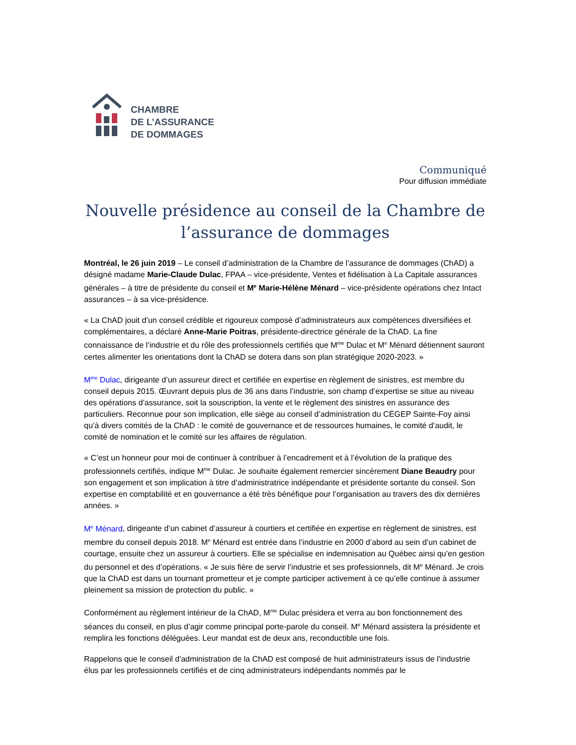CHAMBRE
DE L’ASSURANCE
DE DOMMAGES
Communiqué
Pour diffusion immédiate
Nouvelle présidence au conseil de la Chambre de l’assurance de dommages
Montréal, le 26 juin 2019 – Le conseil d’administration de la Chambre de l’assurance de dommages (ChAD) a désigné madame Marie-Claude Dulac, FPAA – vice-présidente, Ventes et fidélisation à La Capitale assurances générales – à titre de présidente du conseil et M<sup>e</sup> Marie-Hélène Ménard – vice-présidente opérations chez Intact assurances – à sa vice-présidence.
« La ChAD jouit d’un conseil crédible et rigoureux composé d’administrateurs aux compétences diversifiées et complémentaires, a déclaré Anne-Marie Poitras, présidente-directrice générale de la ChAD. La fine connaissance de l’industrie et du rôle des professionnels certifiés que M<sup>me</sup> Dulac et M<sup>e</sup> Ménard détiennent sauront certes alimenter les orientations dont la ChAD se dotera dans son plan stratégique 2020-2023. »
M<sup>me</sup> Dulac, dirigeante d’un assureur direct et certifiée en expertise en règlement de sinistres, est membre du conseil depuis 2015. Œuvrant depuis plus de 36 ans dans l’industrie, son champ d’expertise se situe au niveau des opérations d’assurance, soit la souscription, la vente et le règlement des sinistres en assurance des particuliers. Reconnue pour son implication, elle siège au conseil d’administration du CÉGEP Sainte-Foy ainsi qu’à divers comités de la ChAD : le comité de gouvernance et de ressources humaines, le comité d’audit, le comité de nomination et le comité sur les affaires de régulation.
« C’est un honneur pour moi de continuer à contribuer à l’encadrement et à l’évolution de la pratique des professionnels certifiés, indique M<sup>me</sup> Dulac. Je souhaite également remercier sincèrement Diane Beaudry pour son engagement et son implication à titre d’administratrice indépendante et présidente sortante du conseil. Son expertise en comptabilité et en gouvernance a été très bénéfique pour l’organisation au travers des dix dernières années. »
M<sup>e</sup> Ménard, dirigeante d’un cabinet d’assureur à courtiers et certifiée en expertise en règlement de sinistres, est membre du conseil depuis 2018. M<sup>e</sup> Ménard est entrée dans l’industrie en 2000 d’abord au sein d’un cabinet de courtage, ensuite chez un assureur à courtiers. Elle se spécialise en indemnisation au Québec ainsi qu’en gestion du personnel et des d’opérations. « Je suis fière de servir l’industrie et ses professionnels, dit M<sup>e</sup> Ménard. Je crois que la ChAD est dans un tournant prometteur et je compte participer activement à ce qu’elle continue à assumer pleinement sa mission de protection du public. »
Conformément au règlement intérieur de la ChAD, M<sup>me</sup> Dulac présidera et verra au bon fonctionnement des séances du conseil, en plus d’agir comme principal porte-parole du conseil. M<sup>e</sup> Ménard assistera la présidente et remplira les fonctions déléguées. Leur mandat est de deux ans, reconductible une fois.
Rappelons que le conseil d'administration de la ChAD est composé de huit administrateurs issus de l'industrie élus par les professionnels certifiés et de cinq administrateurs indépendants nommés par le